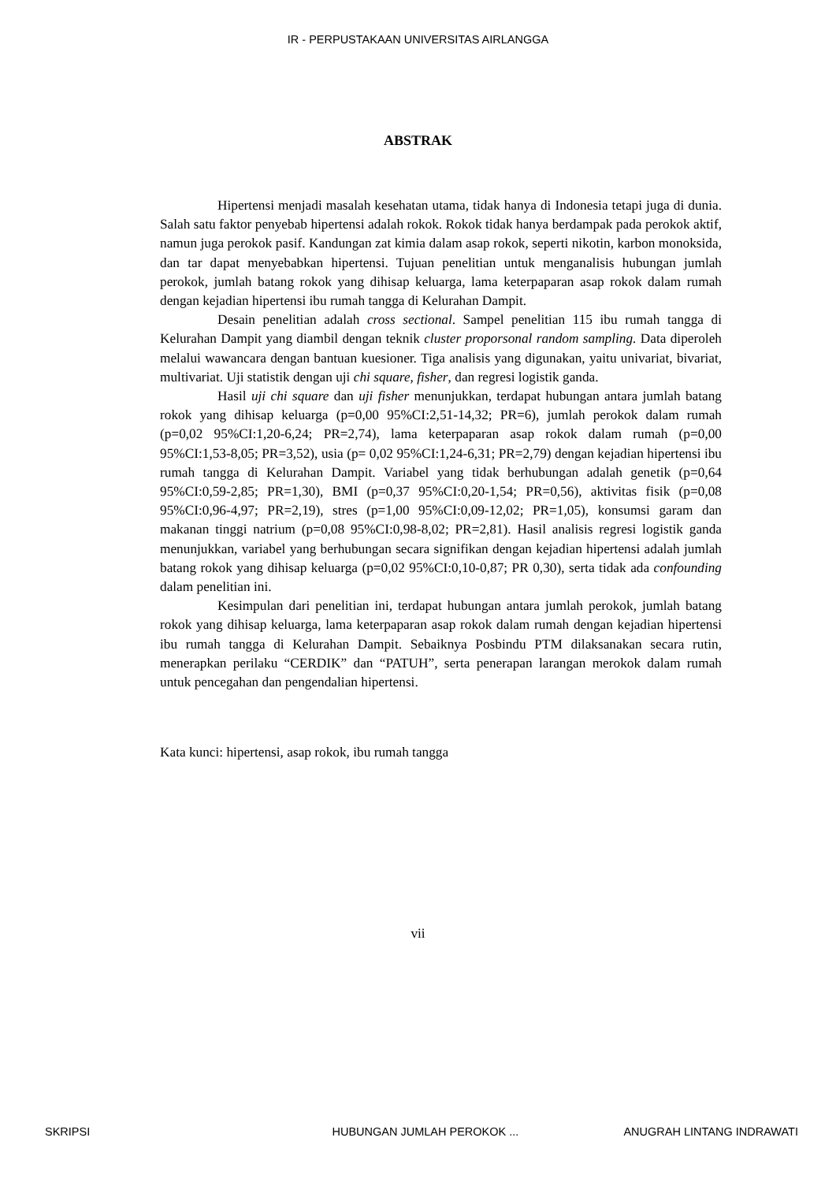IR - PERPUSTAKAAN UNIVERSITAS AIRLANGGA
ABSTRAK
Hipertensi menjadi masalah kesehatan utama, tidak hanya di Indonesia tetapi juga di dunia. Salah satu faktor penyebab hipertensi adalah rokok. Rokok tidak hanya berdampak pada perokok aktif, namun juga perokok pasif. Kandungan zat kimia dalam asap rokok, seperti nikotin, karbon monoksida, dan tar dapat menyebabkan hipertensi. Tujuan penelitian untuk menganalisis hubungan jumlah perokok, jumlah batang rokok yang dihisap keluarga, lama keterpaparan asap rokok dalam rumah dengan kejadian hipertensi ibu rumah tangga di Kelurahan Dampit.
Desain penelitian adalah cross sectional. Sampel penelitian 115 ibu rumah tangga di Kelurahan Dampit yang diambil dengan teknik cluster proporsonal random sampling. Data diperoleh melalui wawancara dengan bantuan kuesioner. Tiga analisis yang digunakan, yaitu univariat, bivariat, multivariat. Uji statistik dengan uji chi square, fisher, dan regresi logistik ganda.
Hasil uji chi square dan uji fisher menunjukkan, terdapat hubungan antara jumlah batang rokok yang dihisap keluarga (p=0,00 95%CI:2,51-14,32; PR=6), jumlah perokok dalam rumah (p=0,02 95%CI:1,20-6,24; PR=2,74), lama keterpaparan asap rokok dalam rumah (p=0,00 95%CI:1,53-8,05; PR=3,52), usia (p= 0,02 95%CI:1,24-6,31; PR=2,79) dengan kejadian hipertensi ibu rumah tangga di Kelurahan Dampit. Variabel yang tidak berhubungan adalah genetik (p=0,64 95%CI:0,59-2,85; PR=1,30), BMI (p=0,37 95%CI:0,20-1,54; PR=0,56), aktivitas fisik (p=0,08 95%CI:0,96-4,97; PR=2,19), stres (p=1,00 95%CI:0,09-12,02; PR=1,05), konsumsi garam dan makanan tinggi natrium (p=0,08 95%CI:0,98-8,02; PR=2,81). Hasil analisis regresi logistik ganda menunjukkan, variabel yang berhubungan secara signifikan dengan kejadian hipertensi adalah jumlah batang rokok yang dihisap keluarga (p=0,02 95%CI:0,10-0,87; PR 0,30), serta tidak ada confounding dalam penelitian ini.
Kesimpulan dari penelitian ini, terdapat hubungan antara jumlah perokok, jumlah batang rokok yang dihisap keluarga, lama keterpaparan asap rokok dalam rumah dengan kejadian hipertensi ibu rumah tangga di Kelurahan Dampit. Sebaiknya Posbindu PTM dilaksanakan secara rutin, menerapkan perilaku “CERDIK” dan “PATUH”, serta penerapan larangan merokok dalam rumah untuk pencegahan dan pengendalian hipertensi.
Kata kunci: hipertensi, asap rokok, ibu rumah tangga
vii
SKRIPSI HUBUNGAN JUMLAH PEROKOK ... ANUGRAH LINTANG INDRAWATI